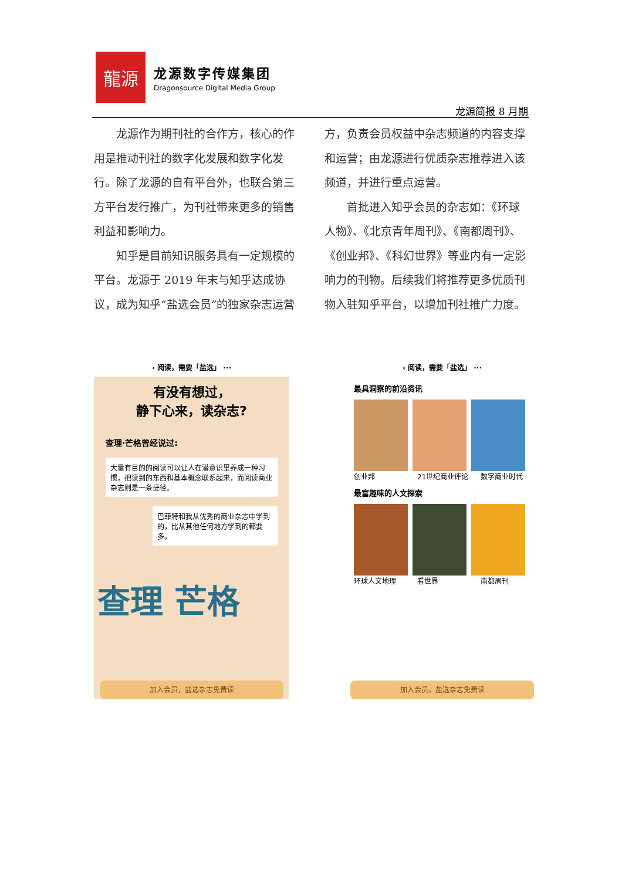龍源
龙源数字传媒集团
Dragonsource Digital Media Group
龙源简报 8 月期
龙源作为期刊社的合作方，核心的作用是推动刊社的数字化发展和数字化发行。除了龙源的自有平台外，也联合第三方平台发行推广，为刊社带来更多的销售利益和影响力。
知乎是目前知识服务具有一定规模的平台。龙源于 2019 年末与知乎达成协议，成为知乎“盐选会员”的独家杂志运营方，负责会员权益中杂志频道的内容支撑和运营；由龙源进行优质杂志推荐进入该频道，并进行重点运营。
首批进入知乎会员的杂志如：《环球人物》、《北京青年周刊》、《南都周刊》、《创业邦》、《科幻世界》等业内有一定影响力的刊物。后续我们将推荐更多优质刊物入驻知乎平台，以增加刊社推广力度。
‹ 阅读，需要「盐选」 ···
有没有想过，
静下心来，读杂志?
查理·芒格曾经说过:
大量有目的的阅读可以让人在潜意识里养成一种习惯，把读到的东西和基本概念联系起来，而阅读商业杂志则是一条捷径。
巴菲特和我从优秀的商业杂志中学到的，比从其他任何地方学到的都要多。
查理 芒格
加入会员，盐选杂志免费读
‹ 阅读，需要「盐选」 ···
最具洞察的前沿资讯
创业邦 21世纪商业评论 数字商业时代
最富趣味的人文探索
环球人文地理 看世界 南都周刊
加入会员，盐选杂志免费读